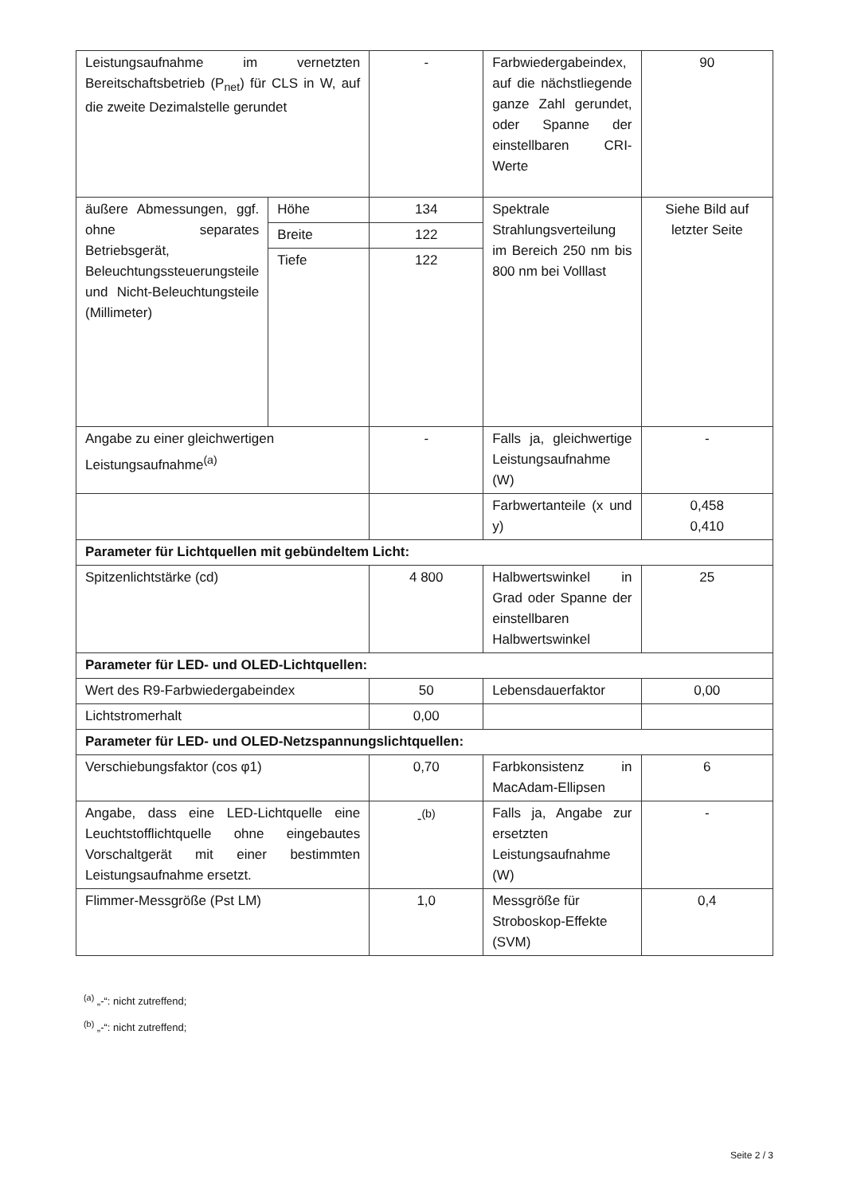| Leistungsaufnahme im vernetzten Bereitschaftsbetrieb (P<sub>net</sub>) für CLS in W, auf die zweite Dezimalstelle gerundet | | - | Farbwiedergabeindex, auf die nächstliegende ganze Zahl gerundet, oder Spanne der einstellbaren CRI-Werte | 90 |
| äußere Abmessungen, ggf. ohne separates Betriebsgerät, Beleuchtungssteuerungsteile und Nicht-Beleuchtungsteile (Millimeter) | Höhe | 134 | Spektrale Strahlungsverteilung im Bereich 250 nm bis 800 nm bei Volllast | Siehe Bild auf letzter Seite |
| | Breite | 122 | | |
| | Tiefe | 122 | | |
| Angabe zu einer gleichwertigen Leistungsaufnahme<sup>(a)</sup> | | - | Falls ja, gleichwertige Leistungsaufnahme (W) | - |
| | | | Farbwertanteile (x und y) | 0,458 0,410 |
| Parameter für Lichtquellen mit gebündeltem Licht: | | | | |
| Spitzenlichtstärke (cd) | | 4 800 | Halbwertswinkel in Grad oder Spanne der einstellbaren Halbwertswinkel | 25 |
| Parameter für LED- und OLED-Lichtquellen: | | | | |
| Wert des R9-Farbwiedergabeindex | | 50 | Lebensdauerfaktor | 0,00 |
| Lichtstromerhalt | | 0,00 | | |
| Parameter für LED- und OLED-Netzspannungslichtquellen: | | | | |
| Verschiebungsfaktor (cos φ1) | | 0,70 | Farbkonsistenz in MacAdam-Ellipsen | 6 |
| Angabe, dass eine LED-Lichtquelle eine Leuchtstofflichtquelle ohne eingebautes Vorschaltgerät mit einer bestimmten Leistungsaufnahme ersetzt. | | -<sup>(b)</sup> | Falls ja, Angabe zur ersetzten Leistungsaufnahme (W) | - |
| Flimmer-Messgröße (Pst LM) | | 1,0 | Messgröße für Stroboskop-Effekte (SVM) | 0,4 |
<sup>(a)</sup> „-“: nicht zutreffend;
<sup>(b)</sup> „-“: nicht zutreffend;
Seite 2 / 3